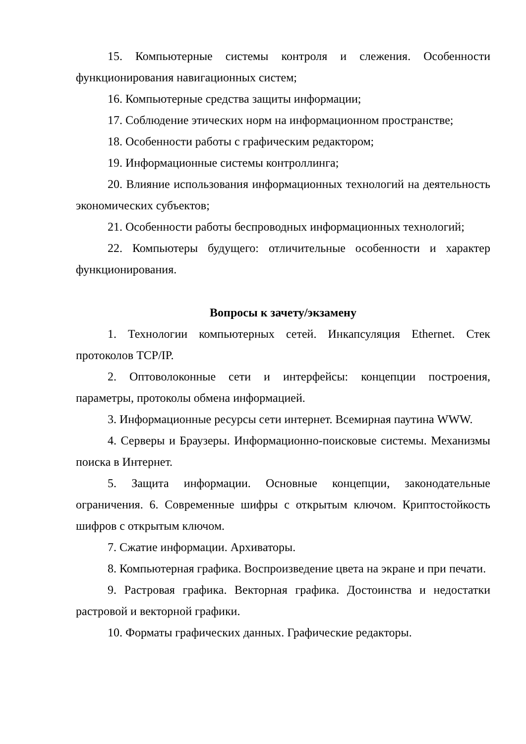15. Компьютерные системы контроля и слежения. Особенности функционирования навигационных систем;
16. Компьютерные средства защиты информации;
17. Соблюдение этических норм на информационном пространстве;
18. Особенности работы с графическим редактором;
19. Информационные системы контроллинга;
20. Влияние использования информационных технологий на деятельность экономических субъектов;
21. Особенности работы беспроводных информационных технологий;
22. Компьютеры будущего: отличительные особенности и характер функционирования.
Вопросы к зачету/экзамену
1. Технологии компьютерных сетей. Инкапсуляция Ethernet. Стек протоколов TCP/IP.
2. Оптоволоконные сети и интерфейсы: концепции построения, параметры, протоколы обмена информацией.
3. Информационные ресурсы сети интернет. Всемирная паутина WWW.
4. Серверы и Браузеры. Информационно-поисковые системы. Механизмы поиска в Интернет.
5. Защита информации. Основные концепции, законодательные ограничения. 6. Современные шифры с открытым ключом. Криптостойкость шифров с открытым ключом.
7. Сжатие информации. Архиваторы.
8. Компьютерная графика. Воспроизведение цвета на экране и при печати.
9. Растровая графика. Векторная графика. Достоинства и недостатки растровой и векторной графики.
10. Форматы графических данных. Графические редакторы.